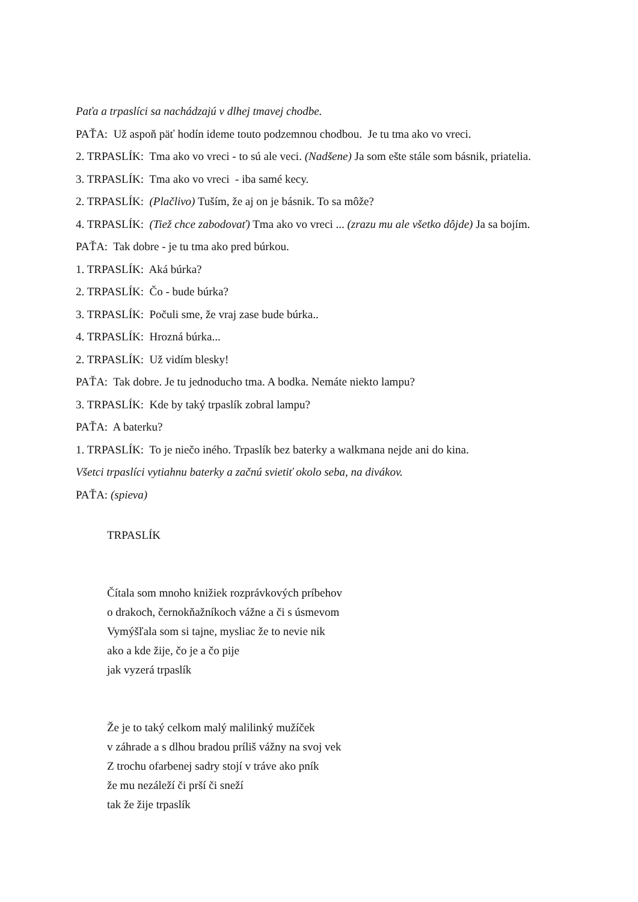Paťa a trpaslíci sa nachádzajú v dlhej tmavej chodbe.
PAŤA: Už aspoň päť hodín ideme touto podzemnou chodbou. Je tu tma ako vo vreci.
2. TRPASLÍK: Tma ako vo vreci - to sú ale veci. (Nadšene) Ja som ešte stále som básnik, priatelia.
3. TRPASLÍK: Tma ako vo vreci - iba samé kecy.
2. TRPASLÍK: (Plačlivo) Tuším, že aj on je básnik. To sa môže?
4. TRPASLÍK: (Tiež chce zabodovať) Tma ako vo vreci ... (zrazu mu ale všetko dôjde) Ja sa bojím.
PAŤA: Tak dobre - je tu tma ako pred búrkou.
1. TRPASLÍK: Aká búrka?
2. TRPASLÍK: Čo - bude búrka?
3. TRPASLÍK: Počuli sme, že vraj zase bude búrka..
4. TRPASLÍK: Hrozná búrka...
2. TRPASLÍK: Už vidím blesky!
PAŤA: Tak dobre. Je tu jednoducho tma. A bodka. Nemáte niekto lampu?
3. TRPASLÍK: Kde by taký trpaslík zobral lampu?
PAŤA: A baterku?
1. TRPASLÍK: To je niečo iného. Trpaslík bez baterky a walkmana nejde ani do kina.
Všetci trpaslíci vytiahnu baterky a začnú svietiť okolo seba, na divákov.
PAŤA: (spieva)
TRPASLÍK
Čítala som mnoho knižiek rozprávkových príbehov
o drakoch, černokňažníkoch vážne a či s úsmevom
Vymýšľala som si tajne, mysliac že to nevie nik
ako a kde žije, čo je a čo pije
jak vyzerá trpaslík
Že je to taký celkom malý malilinký mužíček
v záhrade a s dlhou bradou príliš vážny na svoj vek
Z trochu ofarbenej sadry stojí v tráve ako pník
že mu nezáleží či prší či sneží
tak že žije trpaslík